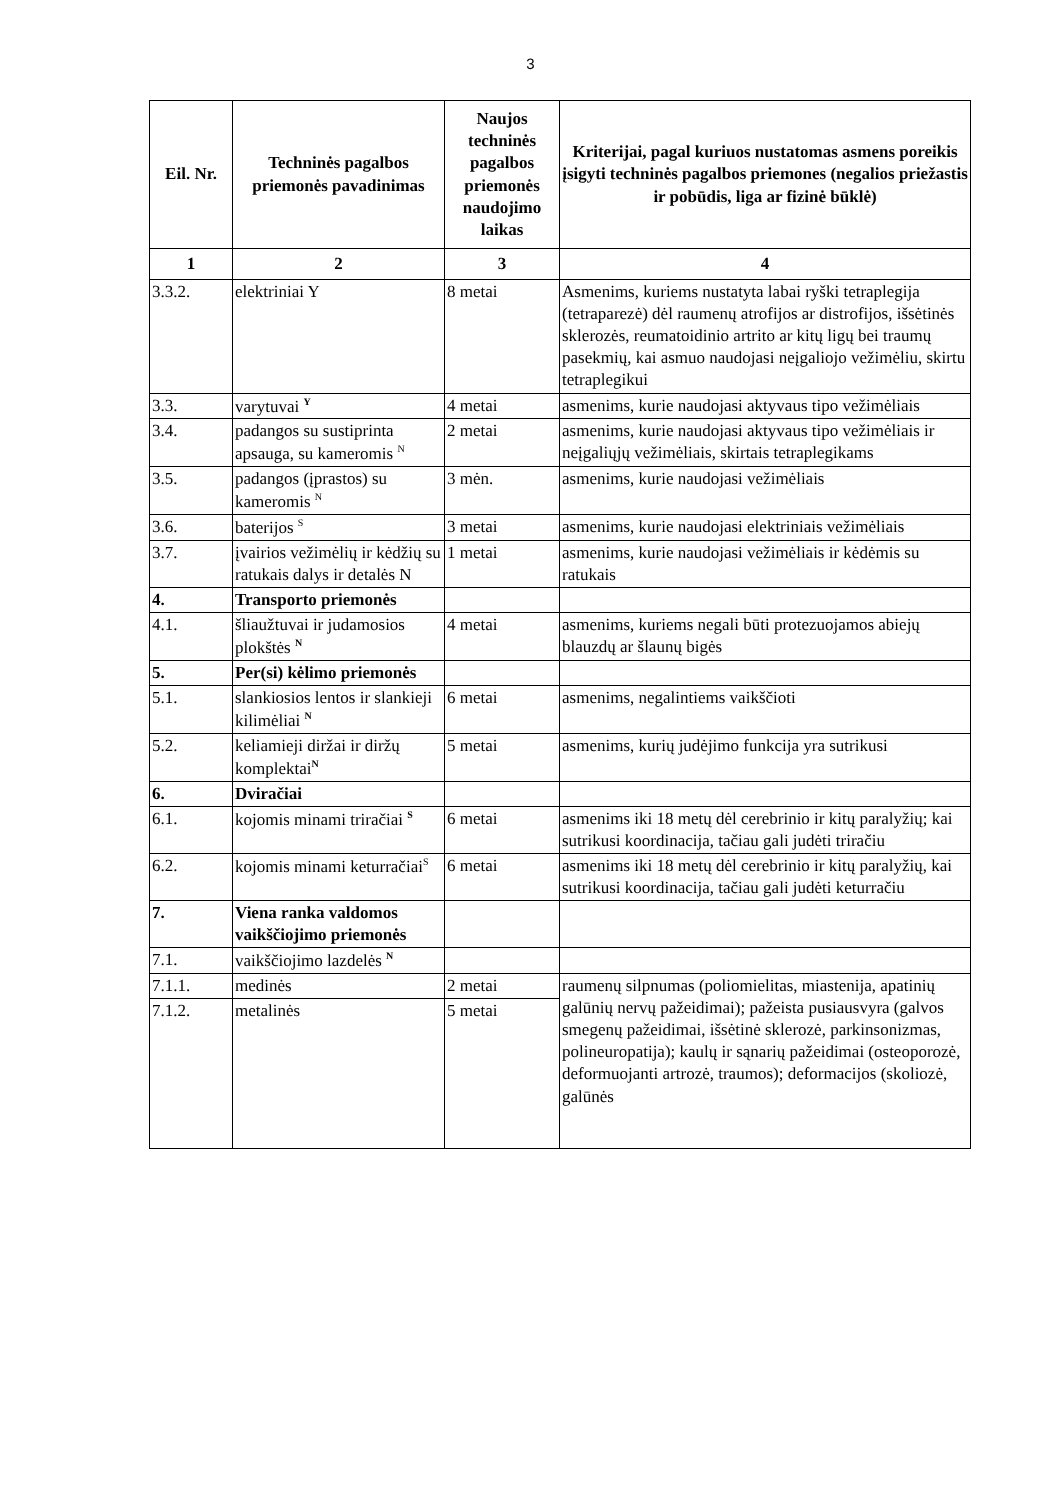3
| Eil. Nr. | Techninės pagalbos priemonės pavadinimas | Naujos techninės pagalbos priemonės naudojimo laikas | Kriterijai, pagal kuriuos nustatomas asmens poreikis įsigyti techninės pagalbos priemones (negalios priežastis ir pobūdis, liga ar fizinė būklė) |
| --- | --- | --- | --- |
| 1 | 2 | 3 | 4 |
| 3.3.2. | elektriniai Y | 8 metai | Asmenims, kuriems nustatyta labai ryški tetraplegija (tetraparezė) dėl raumenų atrofijos ar distrofijos, išsėtinės sklerozės, reumatoidinio artrito ar kitų ligų bei traumų pasekmių, kai asmuo naudojasi neįgaliojo vežimėliu, skirtu tetraplegikui |
| 3.3. | varytuvai <sup>Y</sup> | 4 metai | asmenims, kurie naudojasi aktyvaus tipo vežimėliais |
| 3.4. | padangos su sustiprinta apsauga, su kameromis <sup>N</sup> | 2 metai | asmenims, kurie naudojasi aktyvaus tipo vežimėliais ir neįgaliųjų vežimėliais, skirtais tetraplegikams |
| 3.5. | padangos (įprastos) su kameromis <sup>N</sup> | 3 mėn. | asmenims, kurie naudojasi vežimėliais |
| 3.6. | baterijos <sup>S</sup> | 3 metai | asmenims, kurie naudojasi elektriniais vežimėliais |
| 3.7. | įvairios vežimėlių ir kėdžių su ratukais dalys ir detalės N | 1 metai | asmenims, kurie naudojasi vežimėliais ir kėdėmis su ratukais |
| 4. | Transporto priemonės | | |
| 4.1. | šliaužtuvai ir judamosios plokštės <sup>N</sup> | 4 metai | asmenims, kuriems negali būti protezuojamos abiejų blauzdų ar šlaunų bigės |
| 5. | Per(si) kėlimo priemonės | | |
| 5.1. | slankiosios lentos ir slankieji kilimėliai <sup>N</sup> | 6 metai | asmenims, negalintiems vaikščioti |
| 5.2. | keliamieji diržai ir diržų komplektai<sup>N</sup> | 5 metai | asmenims, kurių judėjimo funkcija yra sutrikusi |
| 6. | Dviračiai | | |
| 6.1. | kojomis minami triračiai <sup>S</sup> | 6 metai | asmenims iki 18 metų dėl cerebrinio ir kitų paralyžių; kai sutrikusi koordinacija, tačiau gali judėti triračiu |
| 6.2. | kojomis minami keturračiai<sup>S</sup> | 6 metai | asmenims iki 18 metų dėl cerebrinio ir kitų paralyžių, kai sutrikusi koordinacija, tačiau gali judėti keturračiu |
| 7. | Viena ranka valdomos vaikščiojimo priemonės | | |
| 7.1. | vaikščiojimo lazdelės <sup>N</sup> | | |
| 7.1.1. | medinės | 2 metai | raumenų silpnumas (poliomielitas, miastenija, apatinių galūnių nervų pažeidimai); pažeista pusiausvyra (galvos smegenų pažeidimai, išsėtinė sklerozė, parkinsonizmas, polineuropatija); kaulų ir sąnarių pažeidimai (osteoporozė, deformuojanti artrozė, traumos); deformacijos (skoliozė, galūnės |
| 7.1.2. | metalinės | 5 metai | |